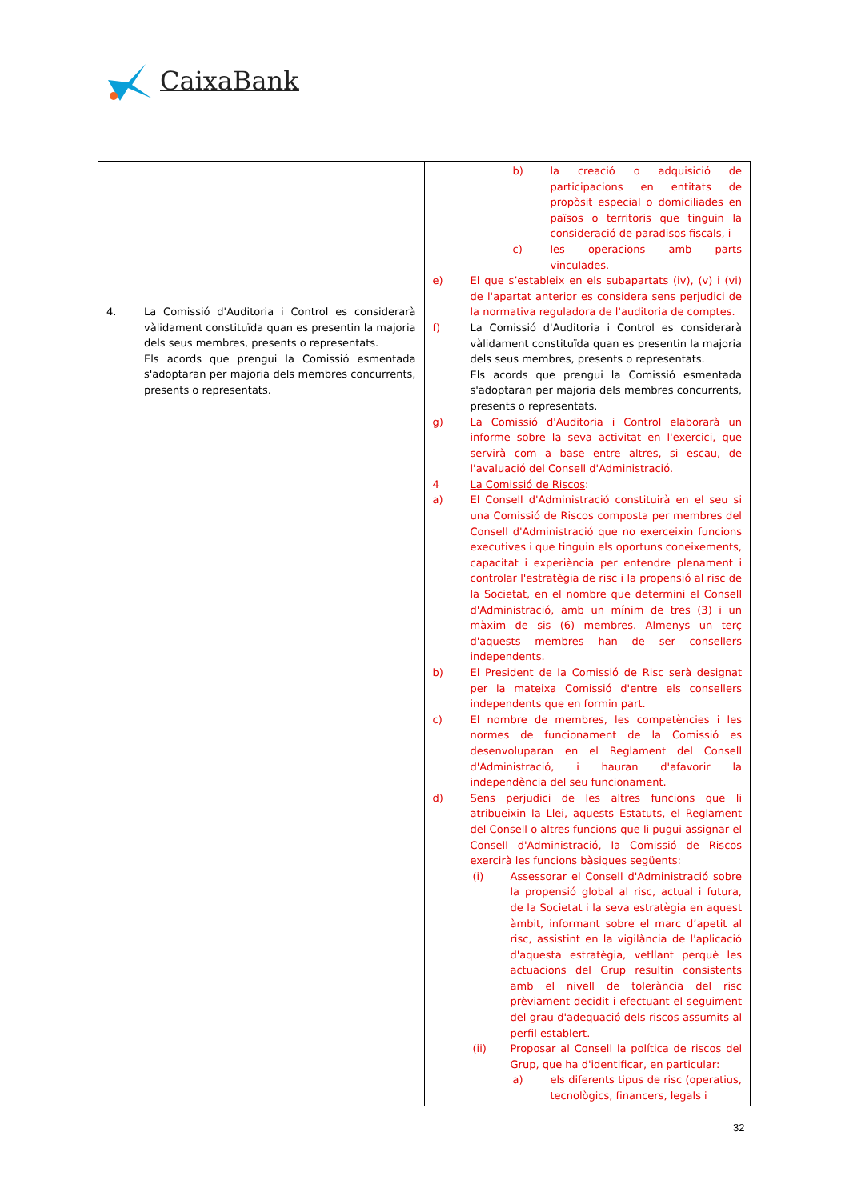CaixaBank
| 4. La Comissió d'Auditoria i Control es considerarà vàlidament constituïda quan es presentin la majoria dels seus membres, presents o representats. Els acords que prengui la Comissió esmentada s'adoptaran per majoria dels membres concurrents, presents o representats. | b) la creació o adquisició de participacions en entitats de propòsit especial o domiciliades en països o territoris que tinguin la consideració de paradisos fiscals, i c) les operacions amb parts vinculades. e) El que s’estableix en els subapartats (iv), (v) i (vi) de l'apartat anterior es considera sens perjudici de la normativa reguladora de l'auditoria de comptes. f) La Comissió d'Auditoria i Control es considerarà vàlidament constituïda quan es presentin la majoria dels seus membres, presents o representats. Els acords que prengui la Comissió esmentada s'adoptaran per majoria dels membres concurrents, presents o representats. g) La Comissió d'Auditoria i Control elaborarà un informe sobre la seva activitat en l'exercici, que servirà com a base entre altres, si escau, de l'avaluació del Consell d'Administració. 4 La Comissió de Riscos : a) El Consell d'Administració constituirà en el seu si una Comissió de Riscos composta per membres del Consell d'Administració que no exerceixin funcions executives i que tinguin els oportuns coneixements, capacitat i experiència per entendre plenament i controlar l'estratègia de risc i la propensió al risc de la Societat, en el nombre que determini el Consell d'Administració, amb un mínim de tres (3) i un màxim de sis (6) membres. Almenys un terç d'aquests membres han de ser consellers independents. b) El President de la Comissió de Risc serà designat per la mateixa Comissió d'entre els consellers independents que en formin part. c) El nombre de membres, les competències i les normes de funcionament de la Comissió es desenvoluparan en el Reglament del Consell d'Administració, i hauran d'afavorir la independència del seu funcionament. d) Sens perjudici de les altres funcions que li atribueixin la Llei, aquests Estatuts, el Reglament del Consell o altres funcions que li pugui assignar el Consell d'Administració, la Comissió de Riscos exercirà les funcions bàsiques següents: (i) Assessorar el Consell d'Administració sobre la propensió global al risc, actual i futura, de la Societat i la seva estratègia en aquest àmbit, informant sobre el marc d’apetit al risc, assistint en la vigilància de l'aplicació d'aquesta estratègia, vetllant perquè les actuacions del Grup resultin consistents amb el nivell de tolerància del risc prèviament decidit i efectuant el seguiment del grau d'adequació dels riscos assumits al perfil establert. (ii) Proposar al Consell la política de riscos del Grup, que ha d'identificar, en particular: a) els diferents tipus de risc (operatius, tecnològics, financers, legals i |
32